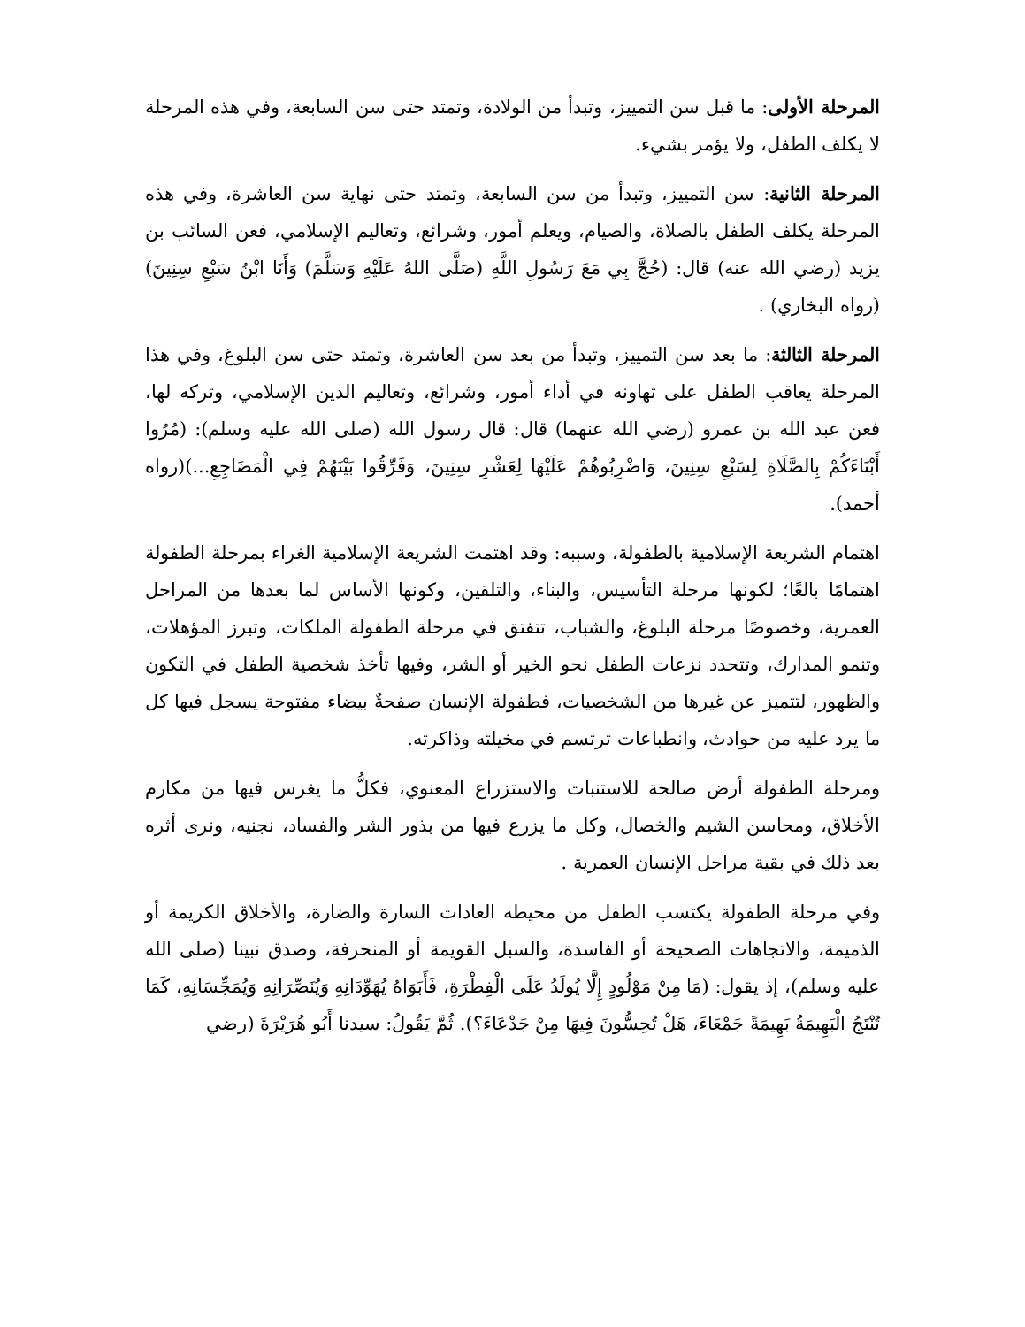المرحلة الأولى: ما قبل سن التمييز، وتبدأ من الولادة، وتمتد حتى سن السابعة، وفي هذه المرحلة لا يكلف الطفل، ولا يؤمر بشيء.
المرحلة الثانية: سن التمييز، وتبدأ من سن السابعة، وتمتد حتى نهاية سن العاشرة، وفي هذه المرحلة يكلف الطفل بالصلاة، والصيام، ويعلم أمور، وشرائع، وتعاليم الإسلامي، فعن السائب بن يزيد (رضي الله عنه) قال: (حُجَّ بِي مَعَ رَسُولِ اللَّهِ (صَلَّى اللهُ عَلَيْهِ وَسَلَّمَ) وَأَنَا ابْنُ سَبْعِ سِنِينَ)(رواه البخاري) .
المرحلة الثالثة: ما بعد سن التمييز، وتبدأ من بعد سن العاشرة، وتمتد حتى سن البلوغ، وفي هذا المرحلة يعاقب الطفل على تهاونه في أداء أمور، وشرائع، وتعاليم الدين الإسلامي، وتركه لها، فعن عبد الله بن عمرو (رضي الله عنهما) قال: قال رسول الله (صلى الله عليه وسلم): (مُرُوا أَبْنَاءَكُمْ بِالصَّلَاةِ لِسَبْعِ سِنِينَ، وَاضْرِبُوهُمْ عَلَيْهَا لِعَشْرِ سِنِينَ، وَفَرِّقُوا بَيْنَهُمْ فِي الْمَضَاجِعِ...)(رواه أحمد).
اهتمام الشريعة الإسلامية بالطفولة، وسببه: وقد اهتمت الشريعة الإسلامية الغراء بمرحلة الطفولة اهتمامًا بالغًا؛ لكونها مرحلة التأسيس، والبناء، والتلقين، وكونها الأساس لما بعدها من المراحل العمرية، وخصوصًا مرحلة البلوغ، والشباب، تتفتق في مرحلة الطفولة الملكات، وتبرز المؤهلات، وتنمو المدارك، وتتحدد نزعات الطفل نحو الخير أو الشر، وفيها تأخذ شخصية الطفل في التكون والظهور، لتتميز عن غيرها من الشخصيات، فطفولة الإنسان صفحةٌ بيضاء مفتوحة يسجل فيها كل ما يرد عليه من حوادث، وانطباعات ترتسم في مخيلته وذاكرته.
ومرحلة الطفولة أرض صالحة للاستنبات والاستزراع المعنوي، فكلُّ ما يغرس فيها من مكارم الأخلاق، ومحاسن الشيم والخصال، وكل ما يزرع فيها من بذور الشر والفساد، نجنيه، ونرى أثره بعد ذلك في بقية مراحل الإنسان العمرية .
وفي مرحلة الطفولة يكتسب الطفل من محيطه العادات السارة والضارة، والأخلاق الكريمة أو الذميمة، والاتجاهات الصحيحة أو الفاسدة، والسبل القويمة أو المنحرفة، وصدق نبينا (صلى الله عليه وسلم)، إذ يقول: (مَا مِنْ مَوْلُودٍ إِلَّا يُولَدُ عَلَى الْفِطْرَةِ، فَأَبَوَاهُ يُهَوِّدَانِهِ وَيُنَصِّرَانِهِ وَيُمَجِّسَانِهِ، كَمَا تُنْتَجُ الْبَهِيمَةُ بَهِيمَةً جَمْعَاءَ، هَلْ تُحِسُّونَ فِيهَا مِنْ جَدْعَاءَ؟). ثُمَّ يَقُولُ: سيدنا أَبُو هُرَيْرَةَ (رضي